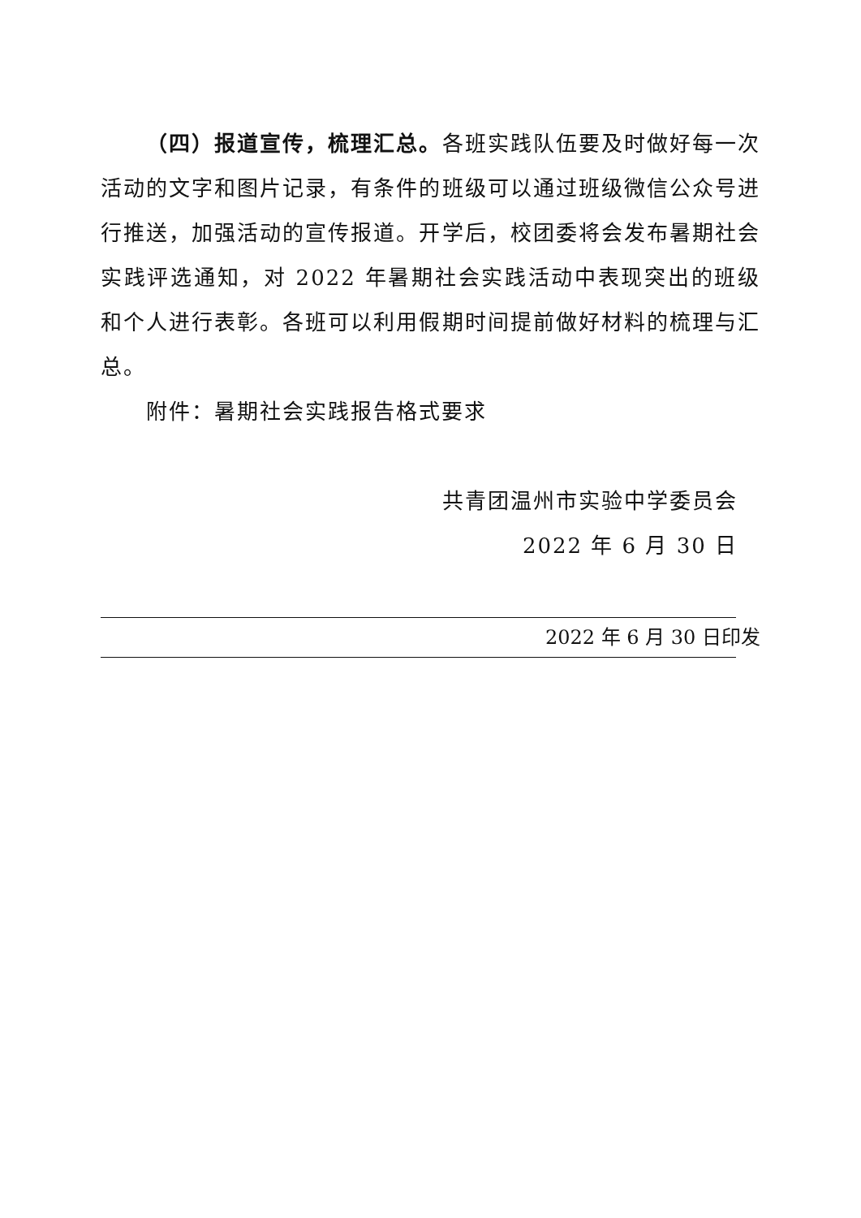（四）报道宣传，梳理汇总。各班实践队伍要及时做好每一次活动的文字和图片记录，有条件的班级可以通过班级微信公众号进行推送，加强活动的宣传报道。开学后，校团委将会发布暑期社会实践评选通知，对 2022 年暑期社会实践活动中表现突出的班级和个人进行表彰。各班可以利用假期时间提前做好材料的梳理与汇总。
附件：暑期社会实践报告格式要求
共青团温州市实验中学委员会
2022 年 6 月 30 日
2022 年 6 月 30 日印发